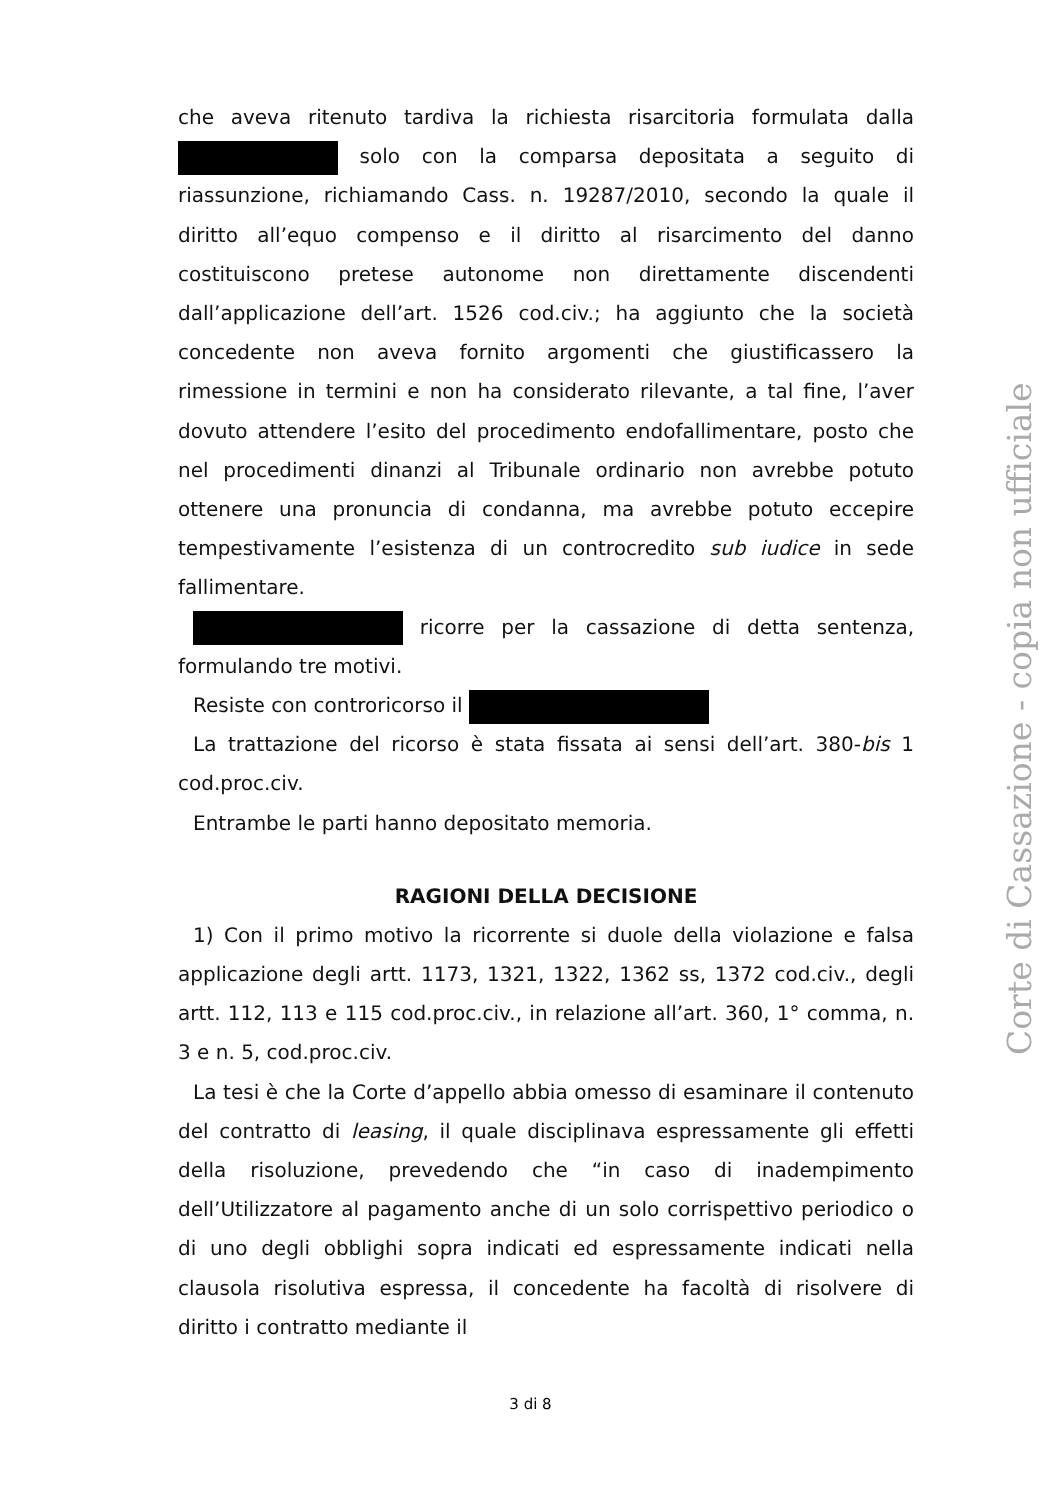che aveva ritenuto tardiva la richiesta risarcitoria formulata dalla solo con la comparsa depositata a seguito di riassunzione, richiamando Cass. n. 19287/2010, secondo la quale il diritto all’equo compenso e il diritto al risarcimento del danno costituiscono pretese autonome non direttamente discendenti dall’applicazione dell’art. 1526 cod.civ.; ha aggiunto che la società concedente non aveva fornito argomenti che giustificassero la rimessione in termini e non ha considerato rilevante, a tal fine, l’aver dovuto attendere l’esito del procedimento endofallimentare, posto che nel procedimenti dinanzi al Tribunale ordinario non avrebbe potuto ottenere una pronuncia di condanna, ma avrebbe potuto eccepire tempestivamente l’esistenza di un controcredito sub iudice in sede fallimentare.
ricorre per la cassazione di detta sentenza, formulando tre motivi.
Resiste con controricorso il
La trattazione del ricorso è stata fissata ai sensi dell’art. 380-bis 1 cod.proc.civ.
Entrambe le parti hanno depositato memoria.
RAGIONI DELLA DECISIONE
1) Con il primo motivo la ricorrente si duole della violazione e falsa applicazione degli artt. 1173, 1321, 1322, 1362 ss, 1372 cod.civ., degli artt. 112, 113 e 115 cod.proc.civ., in relazione all’art. 360, 1° comma, n. 3 e n. 5, cod.proc.civ.
La tesi è che la Corte d’appello abbia omesso di esaminare il contenuto del contratto di leasing, il quale disciplinava espressamente gli effetti della risoluzione, prevedendo che “in caso di inadempimento dell’Utilizzatore al pagamento anche di un solo corrispettivo periodico o di uno degli obblighi sopra indicati ed espressamente indicati nella clausola risolutiva espressa, il concedente ha facoltà di risolvere di diritto i contratto mediante il
3 di 8
Corte di Cassazione - copia non ufficiale